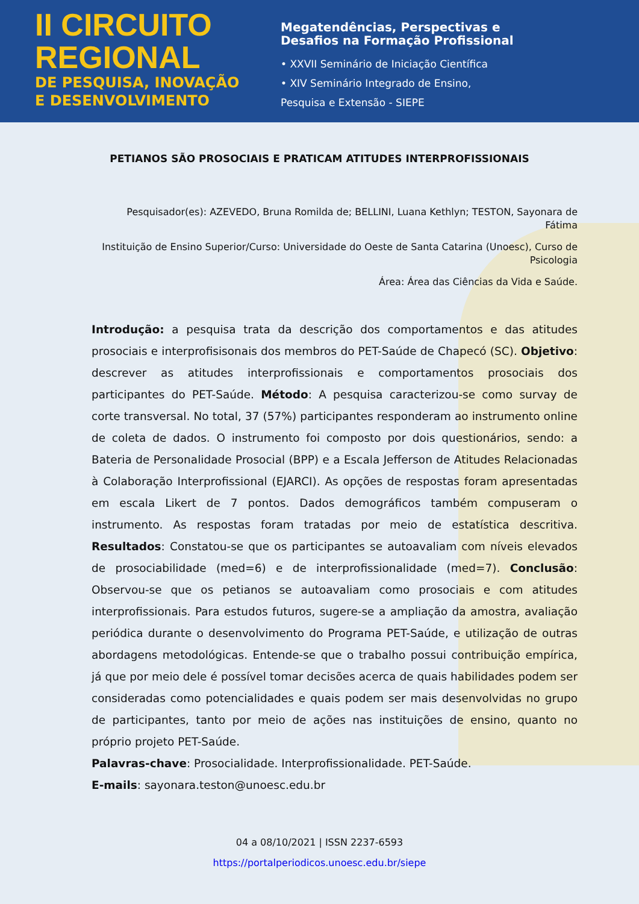II CIRCUITO
REGIONAL
DE PESQUISA, INOVAÇÃO
E DESENVOLVIMENTO
Megatendências, Perspectivas e
Desafios na Formação Profissional
• XXVII Seminário de Iniciação Científica
• XIV Seminário Integrado de Ensino,
Pesquisa e Extensão - SIEPE
PETIANOS SÃO PROSOCIAIS E PRATICAM ATITUDES INTERPROFISSIONAIS
Pesquisador(es): AZEVEDO, Bruna Romilda de; BELLINI, Luana Kethlyn; TESTON, Sayonara de Fátima
Instituição de Ensino Superior/Curso: Universidade do Oeste de Santa Catarina (Unoesc), Curso de Psicologia
Área: Área das Ciências da Vida e Saúde.
Introdução: a pesquisa trata da descrição dos comportamentos e das atitudes prosociais e interprofisisonais dos membros do PET-Saúde de Chapecó (SC). Objetivo: descrever as atitudes interprofissionais e comportamentos prosociais dos participantes do PET-Saúde. Método: A pesquisa caracterizou-se como survay de corte transversal. No total, 37 (57%) participantes responderam ao instrumento online de coleta de dados. O instrumento foi composto por dois questionários, sendo: a Bateria de Personalidade Prosocial (BPP) e a Escala Jefferson de Atitudes Relacionadas à Colaboração Interprofissional (EJARCI). As opções de respostas foram apresentadas em escala Likert de 7 pontos. Dados demográficos também compuseram o instrumento. As respostas foram tratadas por meio de estatística descritiva. Resultados: Constatou-se que os participantes se autoavaliam com níveis elevados de prosociabilidade (med=6) e de interprofissionalidade (med=7). Conclusão: Observou-se que os petianos se autoavaliam como prosociais e com atitudes interprofissionais. Para estudos futuros, sugere-se a ampliação da amostra, avaliação periódica durante o desenvolvimento do Programa PET-Saúde, e utilização de outras abordagens metodológicas. Entende-se que o trabalho possui contribuição empírica, já que por meio dele é possível tomar decisões acerca de quais habilidades podem ser consideradas como potencialidades e quais podem ser mais desenvolvidas no grupo de participantes, tanto por meio de ações nas instituições de ensino, quanto no próprio projeto PET-Saúde.
Palavras-chave: Prosocialidade. Interprofissionalidade. PET-Saúde.
E-mails: sayonara.teston@unoesc.edu.br
04 a 08/10/2021 | ISSN 2237-6593
https://portalperiodicos.unoesc.edu.br/siepe